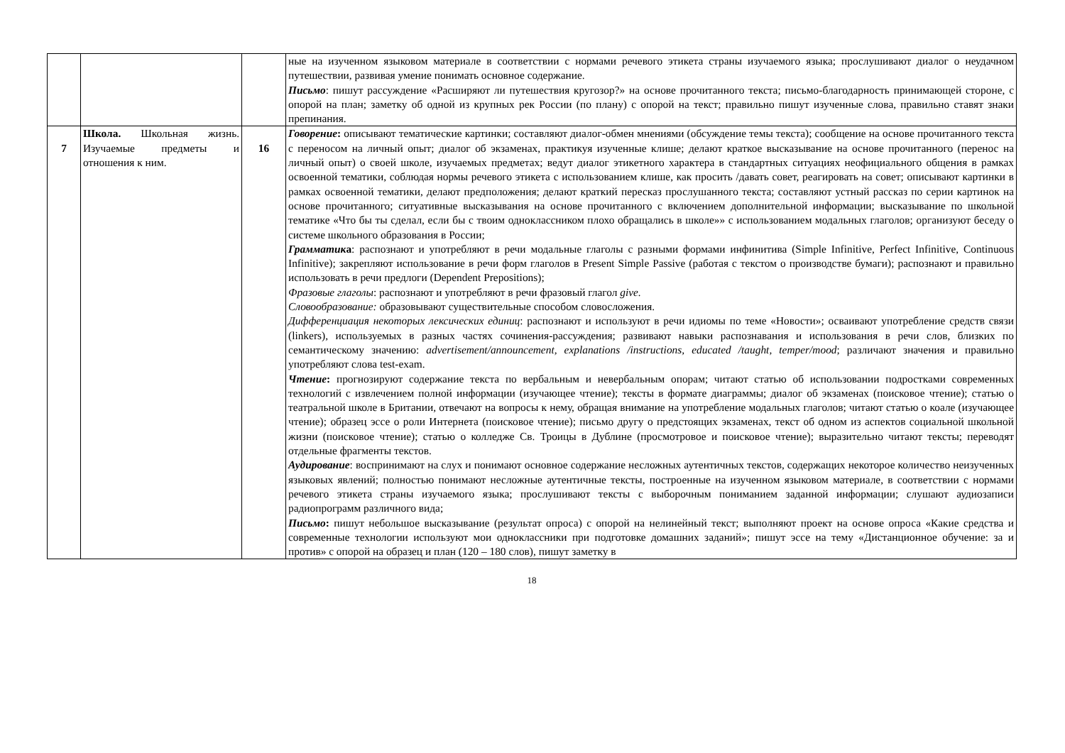| | | | ные на изученном языковом материале в соответствии с нормами речевого этикета страны изучаемого языка; прослушивают диалог о неудачном путешествии, развивая умение понимать основное содержание. Письмо : пишут рассуждение «Расширяют ли путешествия кругозор?» на основе прочитанного текста; письмо-благодарность принимающей стороне, с опорой на план; заметку об одной из крупных рек России (по плану) с опорой на текст; правильно пишут изученные слова, правильно ставят знаки препинания. |
| 7 | Школа. Школьная жизнь. Изучаемые предметы и отношения к ним. | 16 | Говорение : описывают тематические картинки; составляют диалог-обмен мнениями (обсуждение темы текста); сообщение на основе прочитанного текста с переносом на личный опыт; диалог об экзаменах, практикуя изученные клише; делают краткое высказывание на основе прочитанного (перенос на личный опыт) о своей школе, изучаемых предметах; ведут диалог этикетного характера в стандартных ситуациях неофициального общения в рамках освоенной тематики, соблюдая нормы речевого этикета с использованием клише, как просить /давать совет, реагировать на совет; описывают картинки в рамках освоенной тематики, делают предположения; делают краткий пересказ прослушанного текста; составляют устный рассказ по серии картинок на основе прочитанного; ситуативные высказывания на основе прочитанного с включением дополнительной информации; высказывание по школьной тематике «Что бы ты сделал, если бы с твоим одноклассником плохо обращались в школе»» с использованием модальных глаголов; организуют беседу о системе школьного образования в России; Грамматик а : распознают и употребляют в речи модальные глаголы с разными формами инфинитива (Simple Infinitive, Perfect Infinitive, Continuous Infinitive); закрепляют использование в речи форм глаголов в Present Simple Passive (работая с текстом о производстве бумаги); распознают и правильно использовать в речи предлоги (Dependent Prepositions); Фразовые глаголы : распознают и употребляют в речи фразовый глагол give. Словообразование: образовывают существительные способом словосложения. Дифференциация некоторых лексических единиц : распознают и используют в речи идиомы по теме «Новости»; осваивают употребление средств связи (linkers), используемых в разных частях сочинения-рассуждения; развивают навыки распознавания и использования в речи слов, близких по семантическому значению: advertisement/announcement, explanations /instructions, educated /taught, temper/mood ; различают значения и правильно употребляют слова test-exam. Чтение : прогнозируют содержание текста по вербальным и невербальным опорам; читают статью об использовании подростками современных технологий с извлечением полной информации (изучающее чтение); тексты в формате диаграммы; диалог об экзаменах (поисковое чтение); статью о театральной школе в Британии, отвечают на вопросы к нему, обращая внимание на употребление модальных глаголов; читают статью о коале (изучающее чтение); образец эссе о роли Интернета (поисковое чтение); письмо другу о предстоящих экзаменах, текст об одном из аспектов социальной школьной жизни (поисковое чтение); статью о колледже Св. Троицы в Дублине (просмотровое и поисковое чтение); выразительно читают тексты; переводят отдельные фрагменты текстов. Аудирование : воспринимают на слух и понимают основное содержание несложных аутентичных текстов, содержащих некоторое количество неизученных языковых явлений; полностью понимают несложные аутентичные тексты, построенные на изученном языковом материале, в соответствии с нормами речевого этикета страны изучаемого языка; прослушивают тексты с выборочным пониманием заданной информации; слушают аудиозаписи радиопрограмм различного вида; Письмо : пишут небольшое высказывание (результат опроса) с опорой на нелинейный текст; выполняют проект на основе опроса «Какие средства и современные технологии используют мои одноклассники при подготовке домашних заданий»; пишут эссе на тему «Дистанционное обучение: за и против» с опорой на образец и план (120 – 180 слов), пишут заметку в |
18